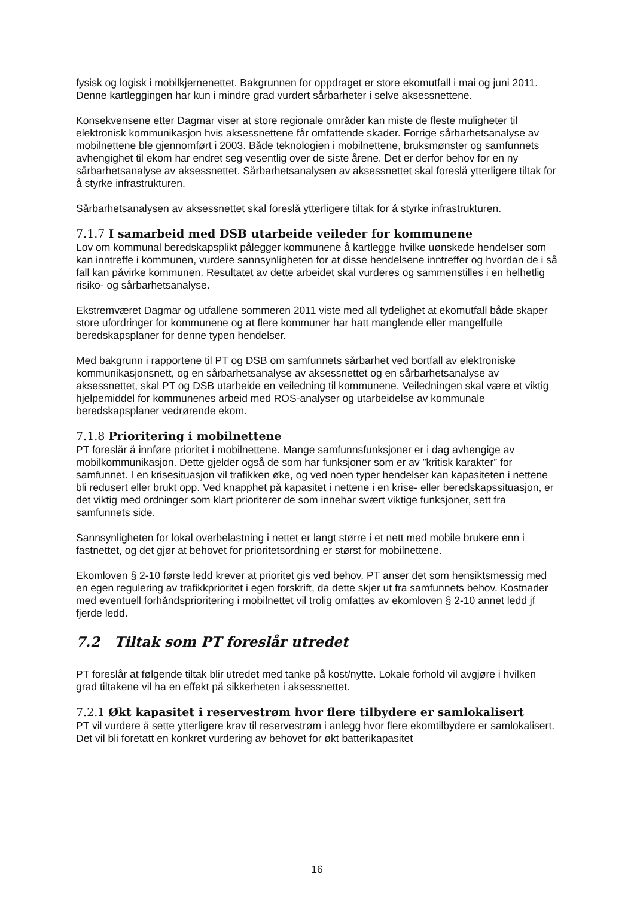fysisk og logisk i mobilkjernenettet. Bakgrunnen for oppdraget er store ekomutfall i mai og juni 2011. Denne kartleggingen har kun i mindre grad vurdert sårbarheter i selve aksessnettene.
Konsekvensene etter Dagmar viser at store regionale områder kan miste de fleste muligheter til elektronisk kommunikasjon hvis aksessnettene får omfattende skader. Forrige sårbarhetsanalyse av mobilnettene ble gjennomført i 2003. Både teknologien i mobilnettene, bruksmønster og samfunnets avhengighet til ekom har endret seg vesentlig over de siste årene. Det er derfor behov for en ny sårbarhetsanalyse av aksessnettet. Sårbarhetsanalysen av aksessnettet skal foreslå ytterligere tiltak for å styrke infrastrukturen.
Sårbarhetsanalysen av aksessnettet skal foreslå ytterligere tiltak for å styrke infrastrukturen.
7.1.7 I samarbeid med DSB utarbeide veileder for kommunene
Lov om kommunal beredskapsplikt pålegger kommunene å kartlegge hvilke uønskede hendelser som kan inntreffe i kommunen, vurdere sannsynligheten for at disse hendelsene inntreffer og hvordan de i så fall kan påvirke kommunen. Resultatet av dette arbeidet skal vurderes og sammenstilles i en helhetlig risiko- og sårbarhetsanalyse.
Ekstremværet Dagmar og utfallene sommeren 2011 viste med all tydelighet at ekomutfall både skaper store ufordringer for kommunene og at flere kommuner har hatt manglende eller mangelfulle beredskapsplaner for denne typen hendelser.
Med bakgrunn i rapportene til PT og DSB om samfunnets sårbarhet ved bortfall av elektroniske kommunikasjonsnett, og en sårbarhetsanalyse av aksessnettet og en sårbarhetsanalyse av aksessnettet, skal PT og DSB utarbeide en veiledning til kommunene. Veiledningen skal være et viktig hjelpemiddel for kommunenes arbeid med ROS-analyser og utarbeidelse av kommunale beredskapsplaner vedrørende ekom.
7.1.8 Prioritering i mobilnettene
PT foreslår å innføre prioritet i mobilnettene. Mange samfunnsfunksjoner er i dag avhengige av mobilkommunikasjon. Dette gjelder også de som har funksjoner som er av ”kritisk karakter” for samfunnet. I en krisesituasjon vil trafikken øke, og ved noen typer hendelser kan kapasiteten i nettene bli redusert eller brukt opp. Ved knapphet på kapasitet i nettene i en krise- eller beredskapssituasjon, er det viktig med ordninger som klart prioriterer de som innehar svært viktige funksjoner, sett fra samfunnets side.
Sannsynligheten for lokal overbelastning i nettet er langt større i et nett med mobile brukere enn i fastnettet, og det gjør at behovet for prioritetsordning er størst for mobilnettene.
Ekomloven § 2-10 første ledd krever at prioritet gis ved behov. PT anser det som hensiktsmessig med en egen regulering av trafikkprioritet i egen forskrift, da dette skjer ut fra samfunnets behov. Kostnader med eventuell forhåndsprioritering i mobilnettet vil trolig omfattes av ekomloven § 2-10 annet ledd jf fjerde ledd.
7.2 Tiltak som PT foreslår utredet
PT foreslår at følgende tiltak blir utredet med tanke på kost/nytte. Lokale forhold vil avgjøre i hvilken grad tiltakene vil ha en effekt på sikkerheten i aksessnettet.
7.2.1 Økt kapasitet i reservestrøm hvor flere tilbydere er samlokalisert
PT vil vurdere å sette ytterligere krav til reservestrøm i anlegg hvor flere ekomtilbydere er samlokalisert. Det vil bli foretatt en konkret vurdering av behovet for økt batterikapasitet
16